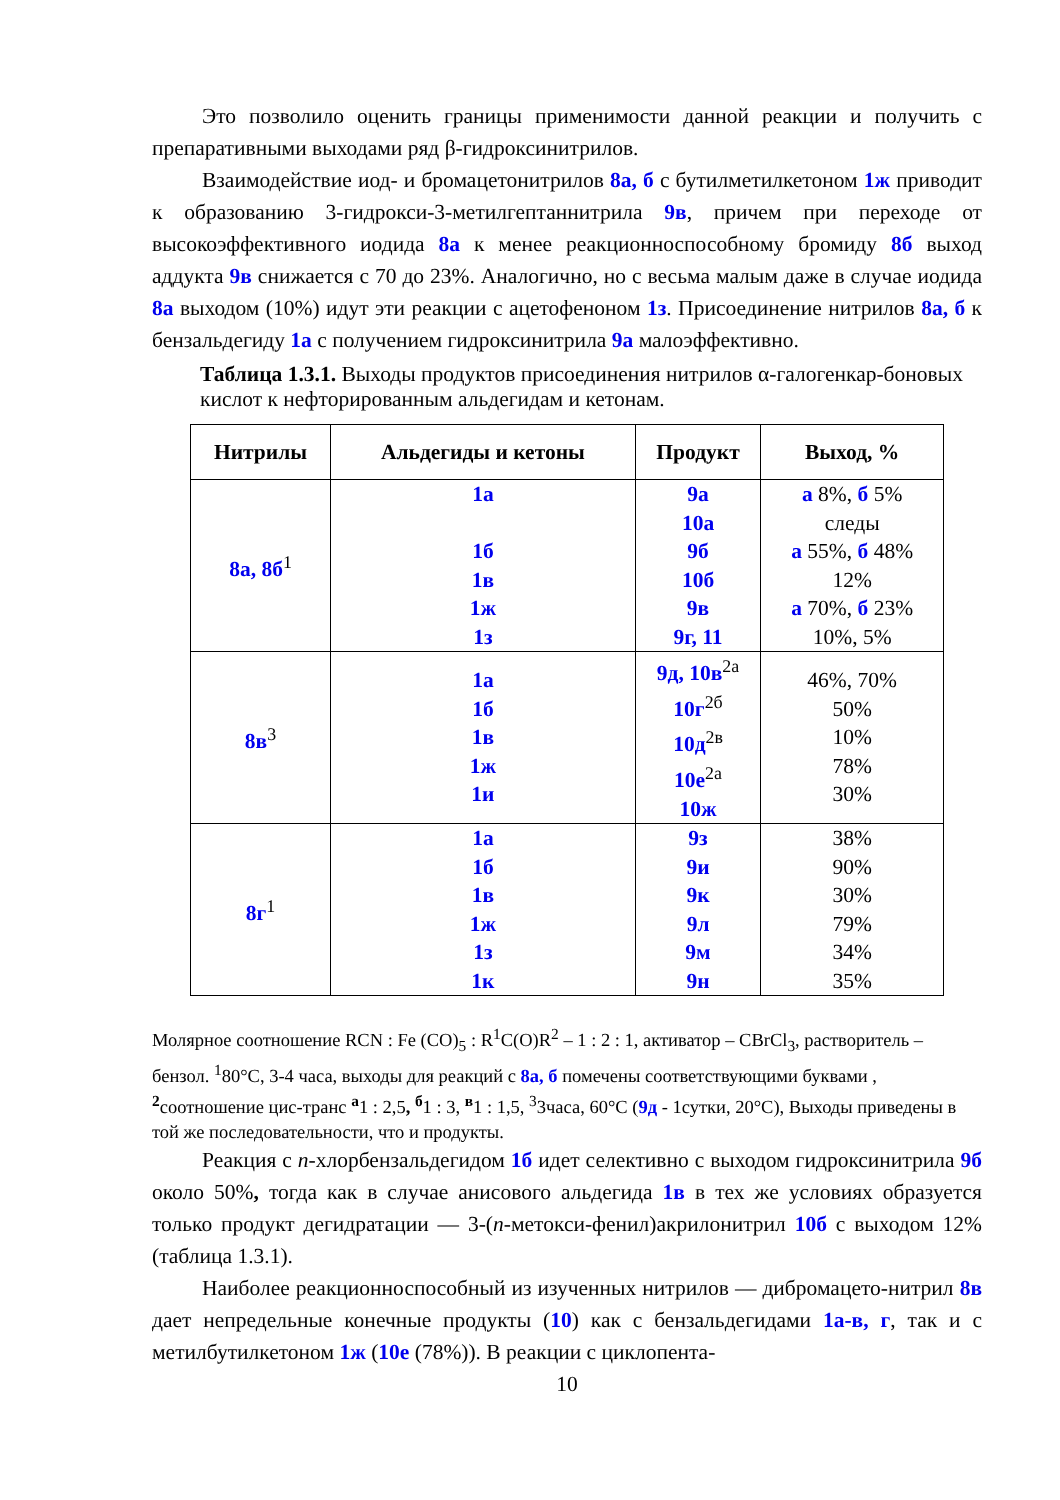Это позволило оценить границы применимости данной реакции и получить с препаративными выходами ряд β-гидроксинитрилов.
Взаимодействие иод- и бромацетонитрилов 8а, б с бутилметилкетоном 1ж приводит к образованию 3-гидрокси-3-метилгептаннитрила 9в, причем при переходе от высокоэффективного иодида 8а к менее реакционноспособному бромиду 8б выход аддукта 9в снижается с 70 до 23%. Аналогично, но с весьма малым даже в случае иодида 8а выходом (10%) идут эти реакции с ацетофеноном 1з. Присоединение нитрилов 8а, б к бензальдегиду 1а с получением гидроксинитрила 9а малоэффективно.
Таблица 1.3.1. Выходы продуктов присоединения нитрилов α-галогенкар-боновых кислот к нефторированным альдегидам и кетонам.
| Нитрилы | Альдегиды и кетоны | Продукт | Выход, % |
| --- | --- | --- | --- |
| 8а, 8б<sup>1</sup> | 1а 1б 1в 1ж 1з | 9а 10а 9б 10б 9в 9г, 11 | а 8%, б 5% следы а 55%, б 48% 12% а 70%, б 23% 10%, 5% |
| 8в<sup>3</sup> | 1а 1б 1в 1ж 1и | 9д, 10в<sup>2а</sup> 10г<sup>2б</sup> 10д<sup>2в</sup> 10е<sup>2а</sup> 10ж | 46%, 70% 50% 10% 78% 30% |
| 8г<sup>1</sup> | 1а 1б 1в 1ж 1з 1к | 9з 9и 9к 9л 9м 9н | 38% 90% 30% 79% 34% 35% |
Молярное соотношение RCN : Fe (CO)<sub>5</sub> : R<sup>1</sup>C(O)R<sup>2</sup> – 1 : 2 : 1, активатор – CBrCl<sub>3</sub>, растворитель – бензол. <sup>1</sup>80°C, 3-4 часа, выходы для реакций с 8а, б помечены соответствующими буквами , <sup>2</sup>соотношение цис-транс <sup>а</sup>1 : 2,5, <sup>б</sup>1 : 3, <sup>в</sup>1 : 1,5, <sup>3</sup>3часа, 60°C (9д - 1сутки, 20°C), Выходы приведены в той же последовательности, что и продукты.
Реакция с п-хлорбензальдегидом 1б идет селективно с выходом гидроксинитрила 9б около 50%, тогда как в случае анисового альдегида 1в в тех же условиях образуется только продукт дегидратации — 3-(п-метокси-фенил)акрилонитрил 10б с выходом 12% (таблица 1.3.1).
Наиболее реакционноспособный из изученных нитрилов — дибромацето-нитрил 8в дает непредельные конечные продукты (10) как с бензальдегидами 1а-в, г, так и с метилбутилкетоном 1ж (10е (78%)). В реакции с циклопента-
10